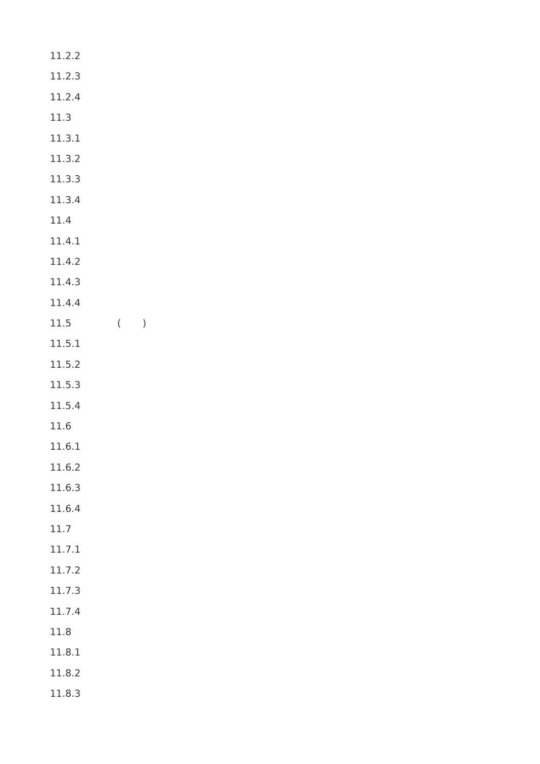11.2.2
11.2.3
11.2.4
11.3
11.3.1
11.3.2
11.3.3
11.3.4
11.4
11.4.1
11.4.2
11.4.3
11.4.4
11.5 ( )
11.5.1
11.5.2
11.5.3
11.5.4
11.6
11.6.1
11.6.2
11.6.3
11.6.4
11.7
11.7.1
11.7.2
11.7.3
11.7.4
11.8
11.8.1
11.8.2
11.8.3